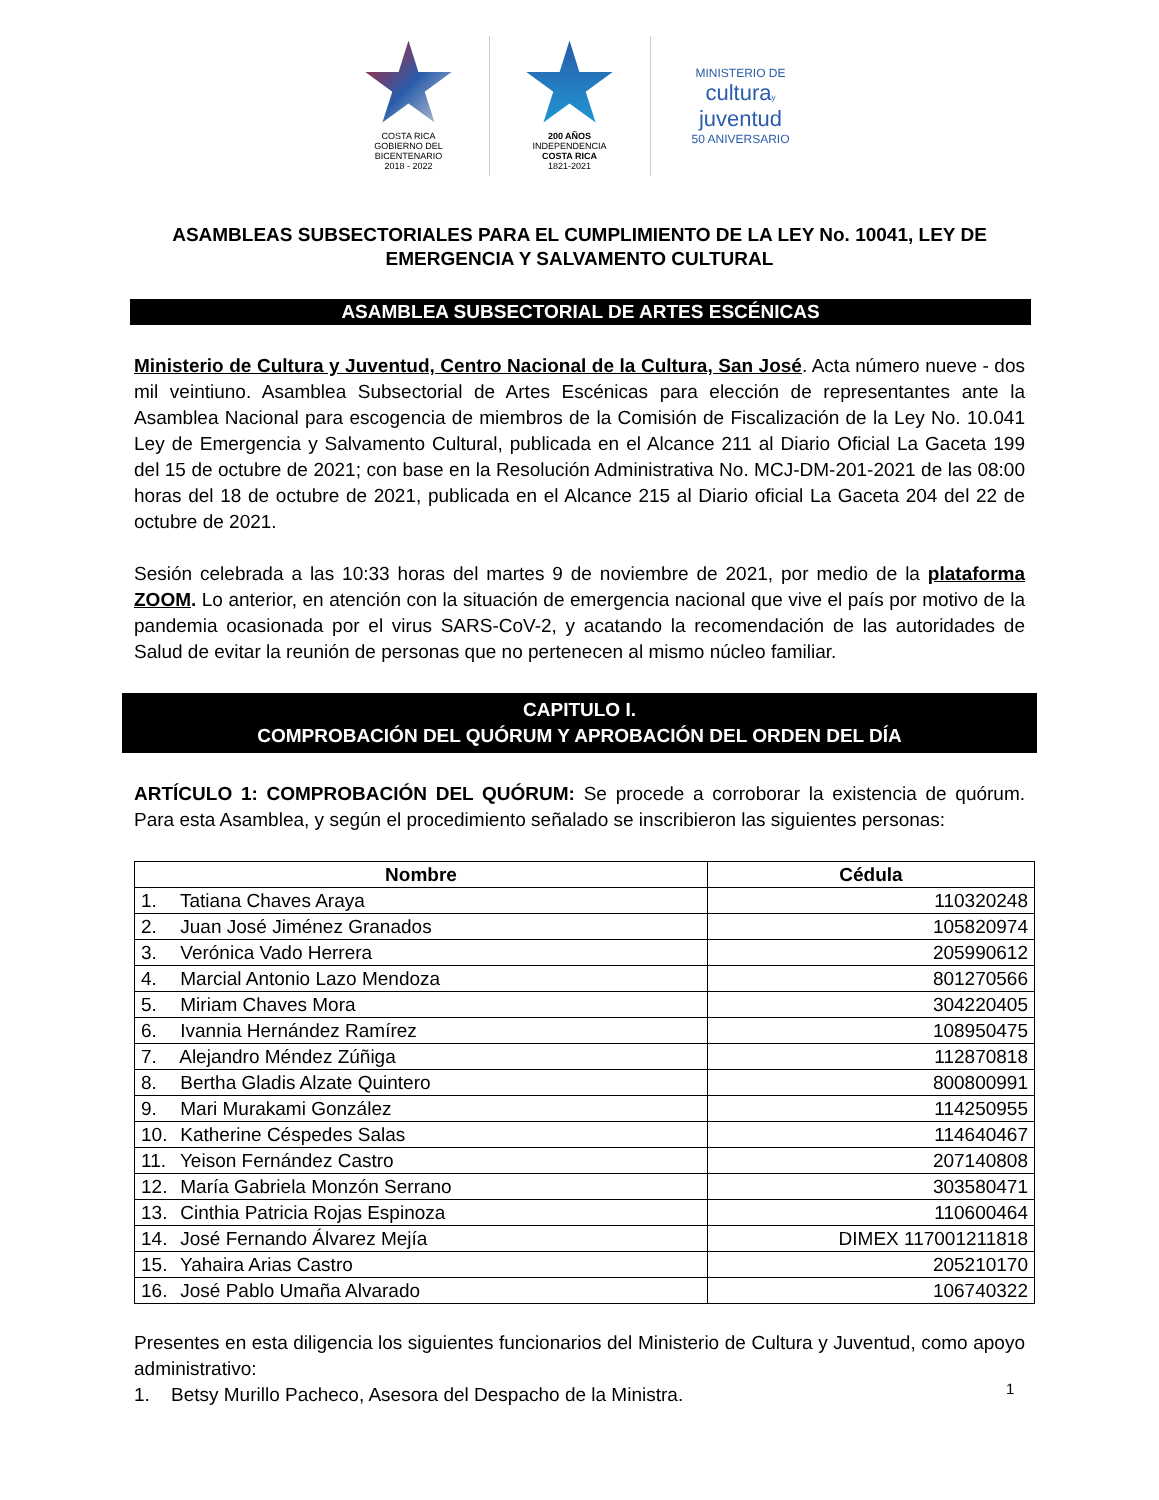COSTA RICA
GOBIERNO DEL BICENTENARIO
2018 - 2022
200 AÑOS
INDEPENDENCIA
COSTA RICA
1821-2021
MINISTERIO DE
cultura y
juventud
50 ANIVERSARIO
ASAMBLEAS SUBSECTORIALES PARA EL CUMPLIMIENTO DE LA LEY No. 10041, LEY DE EMERGENCIA Y SALVAMENTO CULTURAL
ASAMBLEA SUBSECTORIAL DE ARTES ESCÉNICAS
Ministerio de Cultura y Juventud, Centro Nacional de la Cultura, San José. Acta número nueve - dos mil veintiuno. Asamblea Subsectorial de Artes Escénicas para elección de representantes ante la Asamblea Nacional para escogencia de miembros de la Comisión de Fiscalización de la Ley No. 10.041 Ley de Emergencia y Salvamento Cultural, publicada en el Alcance 211 al Diario Oficial La Gaceta 199 del 15 de octubre de 2021; con base en la Resolución Administrativa No. MCJ-DM-201-2021 de las 08:00 horas del 18 de octubre de 2021, publicada en el Alcance 215 al Diario oficial La Gaceta 204 del 22 de octubre de 2021.
Sesión celebrada a las 10:33 horas del martes 9 de noviembre de 2021, por medio de la plataforma ZOOM. Lo anterior, en atención con la situación de emergencia nacional que vive el país por motivo de la pandemia ocasionada por el virus SARS-CoV-2, y acatando la recomendación de las autoridades de Salud de evitar la reunión de personas que no pertenecen al mismo núcleo familiar.
CAPITULO I.
COMPROBACIÓN DEL QUÓRUM Y APROBACIÓN DEL ORDEN DEL DÍA
ARTÍCULO 1: COMPROBACIÓN DEL QUÓRUM: Se procede a corroborar la existencia de quórum. Para esta Asamblea, y según el procedimiento señalado se inscribieron las siguientes personas:
| Nombre | Cédula |
| --- | --- |
| 1. Tatiana Chaves Araya | 110320248 |
| 2. Juan José Jiménez Granados | 105820974 |
| 3. Verónica Vado Herrera | 205990612 |
| 4. Marcial Antonio Lazo Mendoza | 801270566 |
| 5. Miriam Chaves Mora | 304220405 |
| 6. Ivannia Hernández Ramírez | 108950475 |
| 7. Alejandro Méndez Zúñiga | 112870818 |
| 8. Bertha Gladis Alzate Quintero | 800800991 |
| 9. Mari Murakami González | 114250955 |
| 10. Katherine Céspedes Salas | 114640467 |
| 11. Yeison Fernández Castro | 207140808 |
| 12. María Gabriela Monzón Serrano | 303580471 |
| 13. Cinthia Patricia Rojas Espinoza | 110600464 |
| 14. José Fernando Álvarez Mejía | DIMEX 117001211818 |
| 15. Yahaira Arias Castro | 205210170 |
| 16. José Pablo Umaña Alvarado | 106740322 |
Presentes en esta diligencia los siguientes funcionarios del Ministerio de Cultura y Juventud, como apoyo administrativo:
1. Betsy Murillo Pacheco, Asesora del Despacho de la Ministra.
1